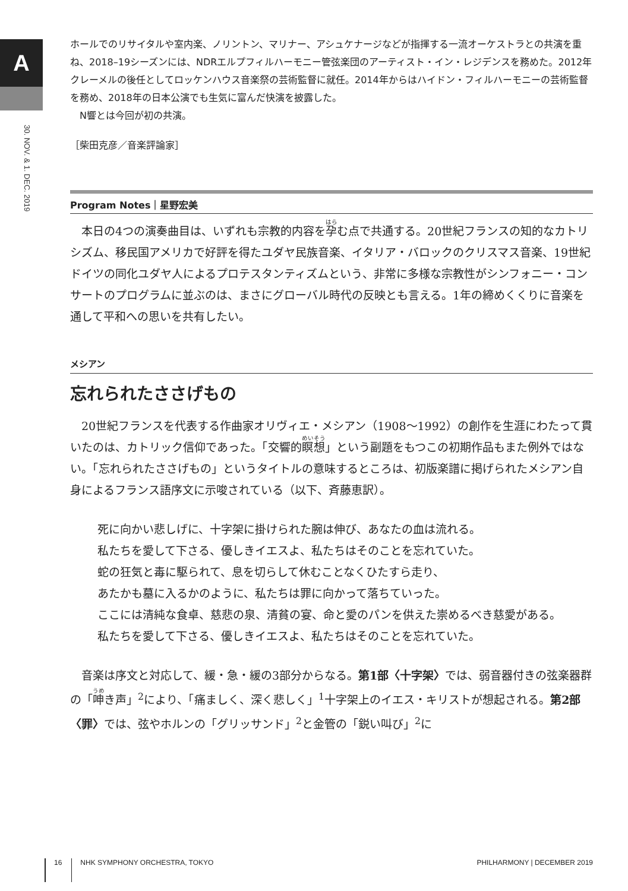A
30. NOV. & 1. DEC. 2019
ホールでのリサイタルや室内楽、ノリントン、マリナー、アシュケナージなどが指揮する一流オーケストラとの共演を重ね、2018–19シーズンには、NDRエルプフィルハーモニー管弦楽団のアーティスト・イン・レジデンスを務めた。2012年クレーメルの後任としてロッケンハウス音楽祭の芸術監督に就任。2014年からはハイドン・フィルハーモニーの芸術監督を務め、2018年の日本公演でも生気に富んだ快演を披露した。
　N響とは今回が初の共演。
［柴田克彦／音楽評論家］
Program Notes｜星野宏美
　本日の4つの演奏曲目は、いずれも宗教的内容を孕む点で共通する。20世紀フランスの知的なカトリシズム、移民国アメリカで好評を得たユダヤ民族音楽、イタリア・バロックのクリスマス音楽、19世紀ドイツの同化ユダヤ人によるプロテスタンティズムという、非常に多様な宗教性がシンフォニー・コンサートのプログラムに並ぶのは、まさにグローバル時代の反映とも言える。1年の締めくくりに音楽を通して平和への思いを共有したい。
メシアン
忘れられたささげもの
　20世紀フランスを代表する作曲家オリヴィエ・メシアン（1908〜1992）の創作を生涯にわたって貫いたのは、カトリック信仰であった。「交響的瞑想」という副題をもつこの初期作品もまた例外ではない。「忘れられたささげもの」というタイトルの意味するところは、初版楽譜に掲げられたメシアン自身によるフランス語序文に示唆されている（以下、斉藤恵訳）。
死に向かい悲しげに、十字架に掛けられた腕は伸び、あなたの血は流れる。
私たちを愛して下さる、優しきイエスよ、私たちはそのことを忘れていた。
蛇の狂気と毒に駆られて、息を切らして休むことなくひたすら走り、
あたかも墓に入るかのように、私たちは罪に向かって落ちていった。
ここには清純な食卓、慈悲の泉、清貧の宴、命と愛のパンを供えた崇めるべき慈愛がある。
私たちを愛して下さる、優しきイエスよ、私たちはそのことを忘れていた。
　音楽は序文と対応して、緩・急・緩の3部分からなる。第1部〈十字架〉では、弱音器付きの弦楽器群の「呻き声」<sup>2</sup>により、「痛ましく、深く悲しく」<sup>1</sup>十字架上のイエス・キリストが想起される。第2部〈罪〉では、弦やホルンの「グリッサンド」<sup>2</sup>と金管の「鋭い叫び」<sup>2</sup>に
16 NHK SYMPHONY ORCHESTRA, TOKYO PHILHARMONY | DECEMBER 2019